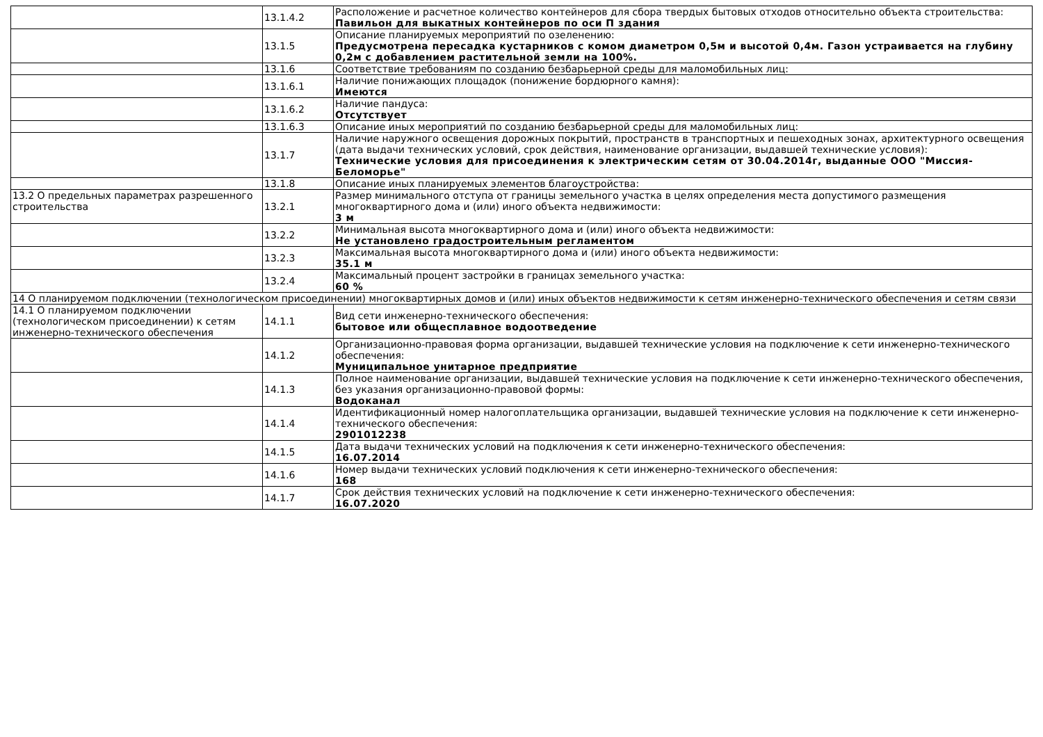| | 13.1.4.2 | Расположение и расчетное количество контейнеров для сбора твердых бытовых отходов относительно объекта строительства: Павильон для выкатных контейнеров по оси П здания |
| | 13.1.5 | Описание планируемых мероприятий по озеленению: Предусмотрена пересадка кустарников с комом диаметром 0,5м и высотой 0,4м. Газон устраивается на глубину 0,2м с добавлением растительной земли на 100%. |
| | 13.1.6 | Соответствие требованиям по созданию безбарьерной среды для маломобильных лиц: |
| | 13.1.6.1 | Наличие понижающих площадок (понижение бордюрного камня): Имеются |
| | 13.1.6.2 | Наличие пандуса: Отсутствует |
| | 13.1.6.3 | Описание иных мероприятий по созданию безбарьерной среды для маломобильных лиц: |
| | 13.1.7 | Наличие наружного освещения дорожных покрытий, пространств в транспортных и пешеходных зонах, архитектурного освещения (дата выдачи технических условий, срок действия, наименование организации, выдавшей технические условия): Технические условия для присоединения к электрическим сетям от 30.04.2014г, выданные ООО "Миссия-Беломорье" |
| | 13.1.8 | Описание иных планируемых элементов благоустройства: |
| 13.2 О предельных параметрах разрешенного строительства | 13.2.1 | Размер минимального отступа от границы земельного участка в целях определения места допустимого размещения многоквартирного дома и (или) иного объекта недвижимости: 3 м |
| | 13.2.2 | Минимальная высота многоквартирного дома и (или) иного объекта недвижимости: Не установлено градостроительным регламентом |
| | 13.2.3 | Максимальная высота многоквартирного дома и (или) иного объекта недвижимости: 35.1 м |
| | 13.2.4 | Максимальный процент застройки в границах земельного участка: 60 % |
| 14 О планируемом подключении (технологическом присоединении) многоквартирных домов и (или) иных объектов недвижимости к сетям инженерно-технического обеспечения и сетям связи | | |
| 14.1 О планируемом подключении (технологическом присоединении) к сетям инженерно-технического обеспечения | 14.1.1 | Вид сети инженерно-технического обеспечения: бытовое или общесплавное водоотведение |
| | 14.1.2 | Организационно-правовая форма организации, выдавшей технические условия на подключение к сети инженерно-технического обеспечения: Муниципальное унитарное предприятие |
| | 14.1.3 | Полное наименование организации, выдавшей технические условия на подключение к сети инженерно-технического обеспечения, без указания организационно-правовой формы: Водоканал |
| | 14.1.4 | Идентификационный номер налогоплательщика организации, выдавшей технические условия на подключение к сети инженерно-технического обеспечения: 2901012238 |
| | 14.1.5 | Дата выдачи технических условий на подключения к сети инженерно-технического обеспечения: 16.07.2014 |
| | 14.1.6 | Номер выдачи технических условий подключения к сети инженерно-технического обеспечения: 168 |
| | 14.1.7 | Срок действия технических условий на подключение к сети инженерно-технического обеспечения: 16.07.2020 |